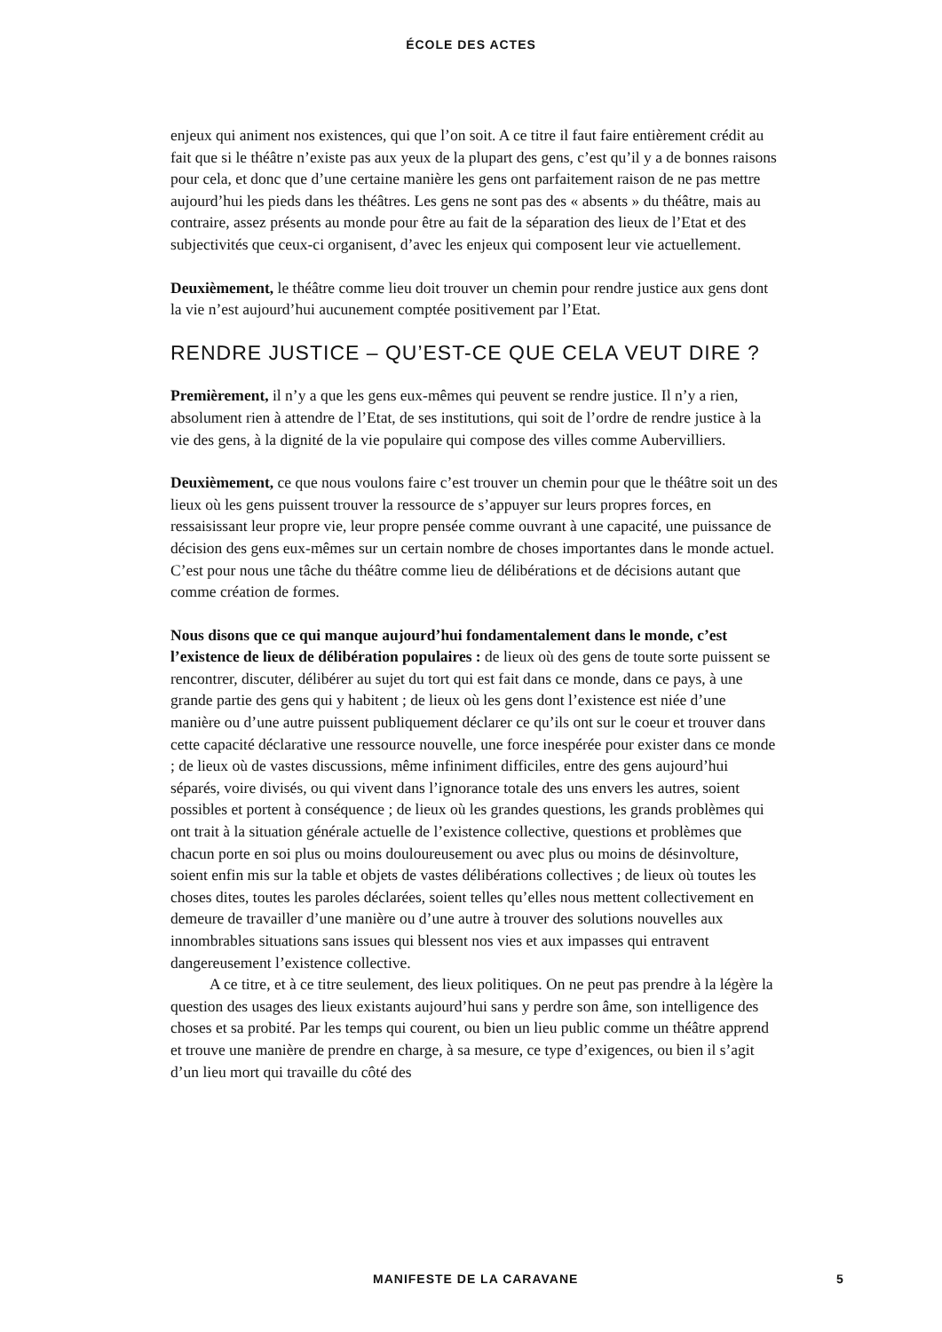ÉCOLE DES ACTES
enjeux qui animent nos existences, qui que l’on soit. A ce titre il faut faire entièrement crédit au fait que si le théâtre n’existe pas aux yeux de la plupart des gens, c’est qu’il y a de bonnes raisons pour cela, et donc que d’une certaine manière les gens ont parfaitement raison de ne pas mettre aujourd’hui les pieds dans les théâtres. Les gens ne sont pas des « absents » du théâtre, mais au contraire, assez présents au monde pour être au fait de la séparation des lieux de l’Etat et des subjectivités que ceux-ci organisent, d’avec les enjeux qui composent leur vie actuellement.
Deuxièmement, le théâtre comme lieu doit trouver un chemin pour rendre justice aux gens dont la vie n’est aujourd’hui aucunement comptée positivement par l’Etat.
RENDRE JUSTICE – QU’EST-CE QUE CELA VEUT DIRE ?
Premièrement, il n’y a que les gens eux-mêmes qui peuvent se rendre justice. Il n’y a rien, absolument rien à attendre de l’Etat, de ses institutions, qui soit de l’ordre de rendre justice à la vie des gens, à la dignité de la vie populaire qui compose des villes comme Aubervilliers.
Deuxièmement, ce que nous voulons faire c’est trouver un chemin pour que le théâtre soit un des lieux où les gens puissent trouver la ressource de s’appuyer sur leurs propres forces, en ressaisissant leur propre vie, leur propre pensée comme ouvrant à une capacité, une puissance de décision des gens eux-mêmes sur un certain nombre de choses importantes dans le monde actuel. C’est pour nous une tâche du théâtre comme lieu de délibérations et de décisions autant que comme création de formes.
Nous disons que ce qui manque aujourd’hui fondamentalement dans le monde, c’est l’existence de lieux de délibération populaires : de lieux où des gens de toute sorte puissent se rencontrer, discuter, délibérer au sujet du tort qui est fait dans ce monde, dans ce pays, à une grande partie des gens qui y habitent ; de lieux où les gens dont l’existence est niée d’une manière ou d’une autre puissent publiquement déclarer ce qu’ils ont sur le coeur et trouver dans cette capacité déclarative une ressource nouvelle, une force inespérée pour exister dans ce monde ; de lieux où de vastes discussions, même infiniment difficiles, entre des gens aujourd’hui séparés, voire divisés, ou qui vivent dans l’ignorance totale des uns envers les autres, soient possibles et portent à conséquence ; de lieux où les grandes questions, les grands problèmes qui ont trait à la situation générale actuelle de l’existence collective, questions et problèmes que chacun porte en soi plus ou moins douloureusement ou avec plus ou moins de désinvolture, soient enfin mis sur la table et objets de vastes délibérations collectives ; de lieux où toutes les choses dites, toutes les paroles déclarées, soient telles qu’elles nous mettent collectivement en demeure de travailler d’une manière ou d’une autre à trouver des solutions nouvelles aux innombrables situations sans issues qui blessent nos vies et aux impasses qui entravent dangereusement l’existence collective.
A ce titre, et à ce titre seulement, des lieux politiques. On ne peut pas prendre à la légère la question des usages des lieux existants aujourd’hui sans y perdre son âme, son intelligence des choses et sa probité. Par les temps qui courent, ou bien un lieu public comme un théâtre apprend et trouve une manière de prendre en charge, à sa mesure, ce type d’exigences, ou bien il s’agit d’un lieu mort qui travaille du côté des
MANIFESTE DE LA CARAVANE 5